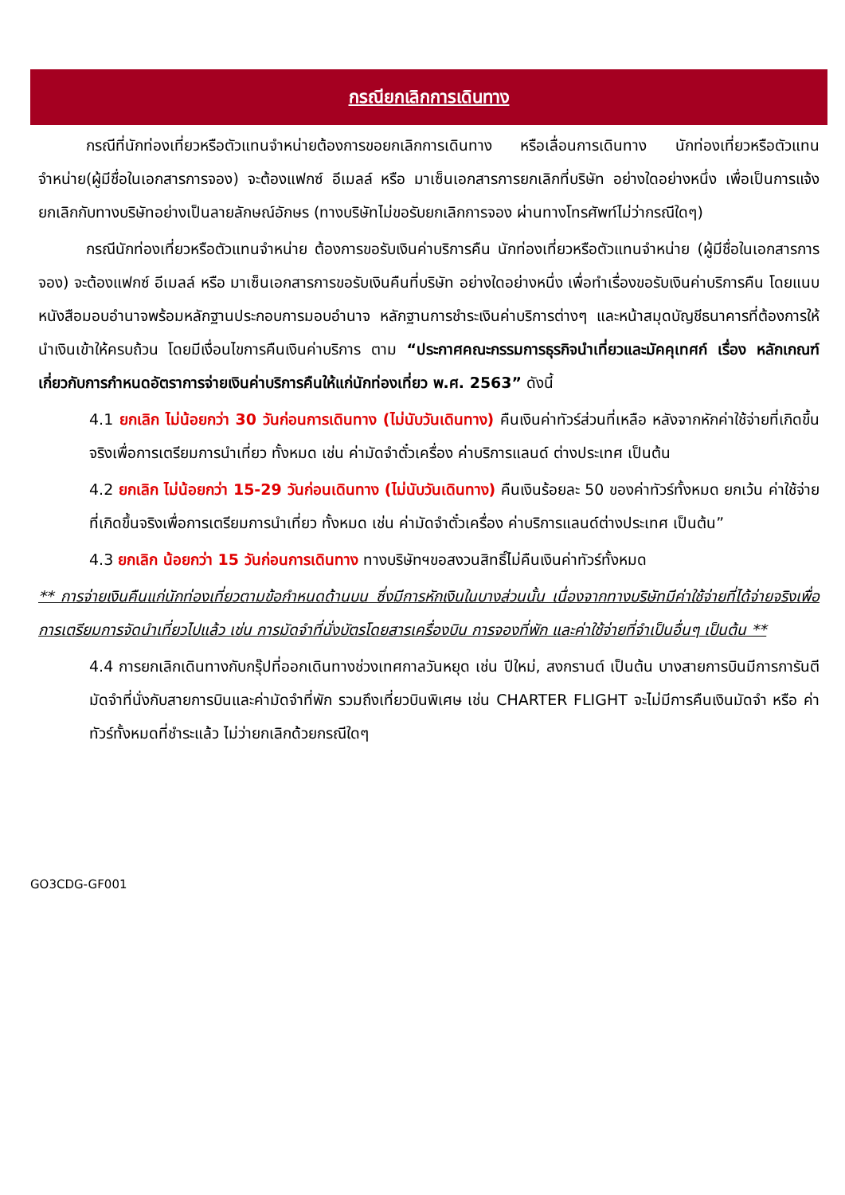กรณียกเลิกการเดินทาง
กรณีที่นักท่องเที่ยวหรือตัวแทนจำหน่ายต้องการขอยกเลิกการเดินทาง หรือเลื่อนการเดินทาง นักท่องเที่ยวหรือตัวแทนจำหน่าย(ผู้มีชื่อในเอกสารการจอง) จะต้องแฟกซ์ อีเมลล์ หรือ มาเซ็นเอกสารการยกเลิกที่บริษัท อย่างใดอย่างหนึ่ง เพื่อเป็นการแจ้งยกเลิกกับทางบริษัทอย่างเป็นลายลักษณ์อักษร (ทางบริษัทไม่ขอรับยกเลิกการจอง ผ่านทางโทรศัพท์ไม่ว่ากรณีใดๆ)
กรณีนักท่องเที่ยวหรือตัวแทนจำหน่าย ต้องการขอรับเงินค่าบริการคืน นักท่องเที่ยวหรือตัวแทนจำหน่าย (ผู้มีชื่อในเอกสารการจอง) จะต้องแฟกซ์ อีเมลล์ หรือ มาเซ็นเอกสารการขอรับเงินคืนที่บริษัท อย่างใดอย่างหนึ่ง เพื่อทำเรื่องขอรับเงินค่าบริการคืน โดยแนบหนังสือมอบอำนาจพร้อมหลักฐานประกอบการมอบอำนาจ หลักฐานการชำระเงินค่าบริการต่างๆ และหน้าสมุดบัญชีธนาคารที่ต้องการให้นำเงินเข้าให้ครบถ้วน โดยมีเงื่อนไขการคืนเงินค่าบริการ ตาม “ประกาศคณะกรรมการธุรกิจนำเที่ยวและมัคคุเทศก์ เรื่อง หลักเกณฑ์เกี่ยวกับการกำหนดอัตราการจ่ายเงินค่าบริการคืนให้แก่นักท่องเที่ยว พ.ศ. 2563” ดังนี้
4.1 ยกเลิก ไม่น้อยกว่า 30 วันก่อนการเดินทาง (ไม่นับวันเดินทาง) คืนเงินค่าทัวร์ส่วนที่เหลือ หลังจากหักค่าใช้จ่ายที่เกิดขึ้นจริงเพื่อการเตรียมการนำเที่ยว ทั้งหมด เช่น ค่ามัดจำตั๋วเครื่อง ค่าบริการแลนด์ ต่างประเทศ เป็นต้น
4.2 ยกเลิก ไม่น้อยกว่า 15-29 วันก่อนเดินทาง (ไม่นับวันเดินทาง) คืนเงินร้อยละ 50 ของค่าทัวร์ทั้งหมด ยกเว้น ค่าใช้จ่ายที่เกิดขึ้นจริงเพื่อการเตรียมการนำเที่ยว ทั้งหมด เช่น ค่ามัดจำตั๋วเครื่อง ค่าบริการแลนด์ต่างประเทศ เป็นต้น”
4.3 ยกเลิก น้อยกว่า 15 วันก่อนการเดินทาง ทางบริษัทฯขอสงวนสิทธิ์ไม่คืนเงินค่าทัวร์ทั้งหมด
** การจ่ายเงินคืนแก่นักท่องเที่ยวตามข้อกำหนดด้านบน ซึ่งมีการหักเงินในบางส่วนนั้น เนื่องจากทางบริษัทมีค่าใช้จ่ายที่ได้จ่ายจริงเพื่อการเตรียมการจัดนำเที่ยวไปแล้ว เช่น การมัดจำที่นั่งบัตรโดยสารเครื่องบิน การจองที่พัก และค่าใช้จ่ายที่จำเป็นอื่นๆ เป็นต้น **
4.4 การยกเลิกเดินทางกับกรุ๊ปที่ออกเดินทางช่วงเทศกาลวันหยุด เช่น ปีใหม่, สงกรานต์ เป็นต้น บางสายการบินมีการการันตีมัดจำที่นั่งกับสายการบินและค่ามัดจำที่พัก รวมถึงเที่ยวบินพิเศษ เช่น CHARTER FLIGHT จะไม่มีการคืนเงินมัดจำ หรือ ค่าทัวร์ทั้งหมดที่ชำระแล้ว ไม่ว่ายกเลิกด้วยกรณีใดๆ
GO3CDG-GF001